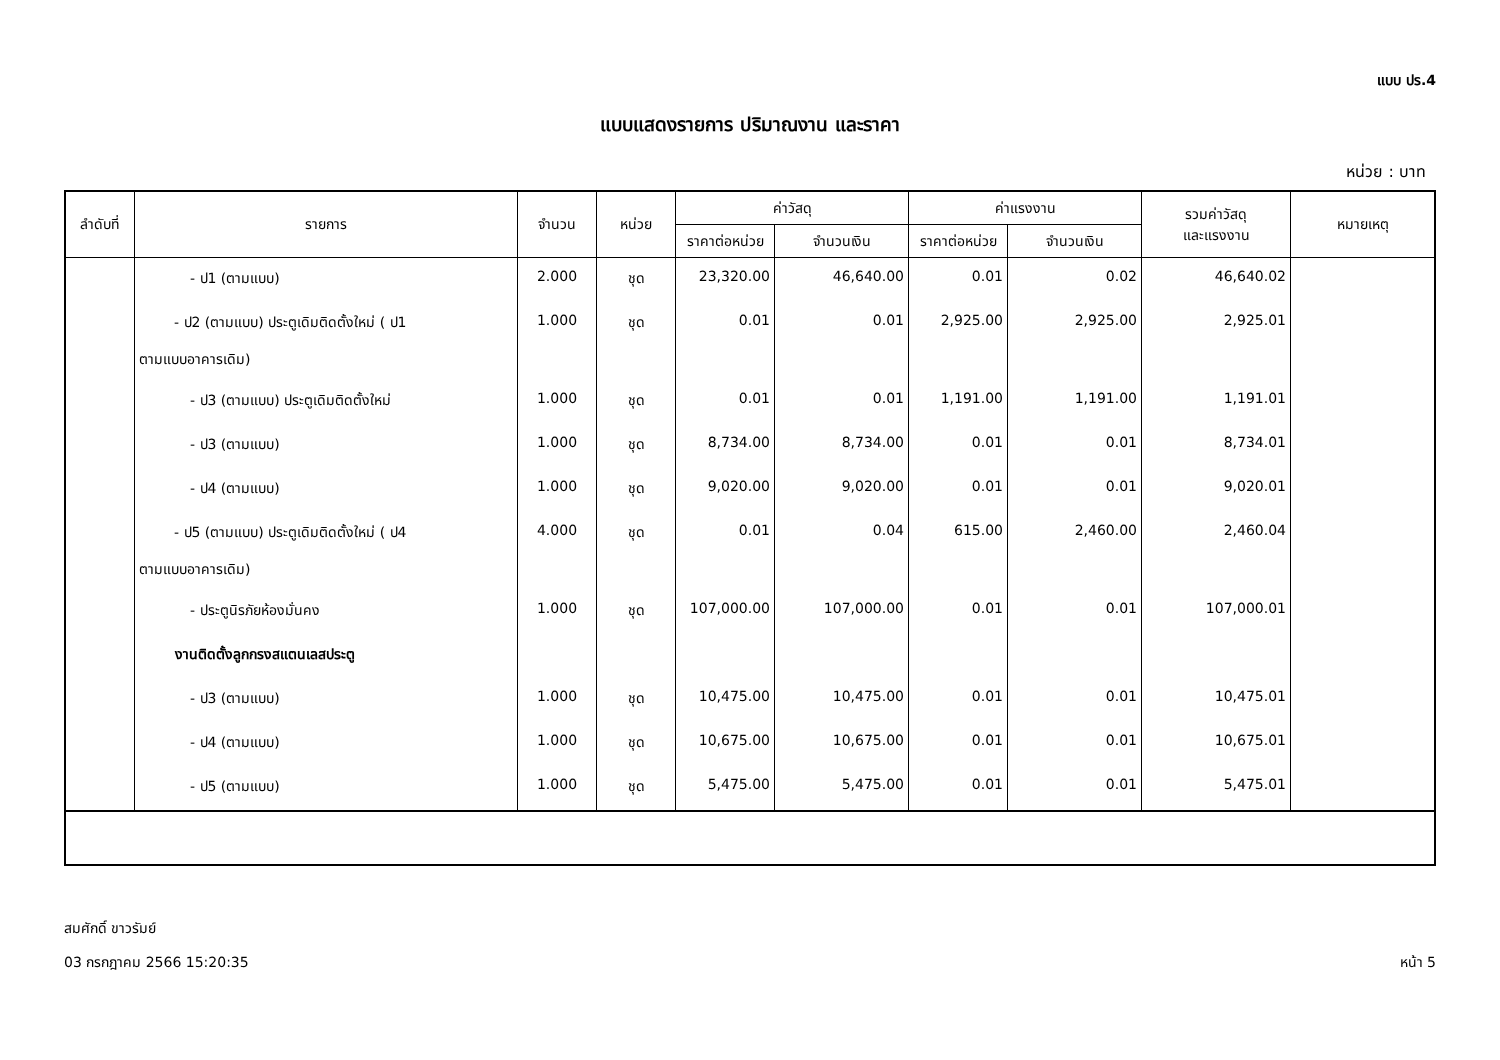แบบ ปร.4
แบบแสดงรายการ ปริมาณงาน และราคา
หน่วย : บาท
| ลำดับที่ | รายการ | จำนวน | หน่วย | ค่าวัสดุ | | ค่าแรงงาน | | รวมค่าวัสดุ และแรงงาน | หมายเหตุ |
| --- | --- | --- | --- | --- | --- | --- | --- | --- | --- |
| | | | | ราคาต่อหน่วย | จำนวนเงิน | ราคาต่อหน่วย | จำนวนเงิน | | |
| | - ป1 (ตามแบบ) | 2.000 | ชุด | 23,320.00 | 46,640.00 | 0.01 | 0.02 | 46,640.02 | |
| | - ป2 (ตามแบบ) ประตูเดิมติดตั้งใหม่ ( ป1 ตามแบบอาคารเดิม) | 1.000 | ชุด | 0.01 | 0.01 | 2,925.00 | 2,925.00 | 2,925.01 | |
| | - ป3 (ตามแบบ) ประตูเดิมติดตั้งใหม่ | 1.000 | ชุด | 0.01 | 0.01 | 1,191.00 | 1,191.00 | 1,191.01 | |
| | - ป3 (ตามแบบ) | 1.000 | ชุด | 8,734.00 | 8,734.00 | 0.01 | 0.01 | 8,734.01 | |
| | - ป4 (ตามแบบ) | 1.000 | ชุด | 9,020.00 | 9,020.00 | 0.01 | 0.01 | 9,020.01 | |
| | - ป5 (ตามแบบ) ประตูเดิมติดตั้งใหม่ ( ป4 ตามแบบอาคารเดิม) | 4.000 | ชุด | 0.01 | 0.04 | 615.00 | 2,460.00 | 2,460.04 | |
| | - ประตูนิรภัยห้องมั่นคง | 1.000 | ชุด | 107,000.00 | 107,000.00 | 0.01 | 0.01 | 107,000.01 | |
| | งานติดตั้งลูกกรงสแตนเลสประตู | | | | | | | | |
| | - ป3 (ตามแบบ) | 1.000 | ชุด | 10,475.00 | 10,475.00 | 0.01 | 0.01 | 10,475.01 | |
| | - ป4 (ตามแบบ) | 1.000 | ชุด | 10,675.00 | 10,675.00 | 0.01 | 0.01 | 10,675.01 | |
| | - ป5 (ตามแบบ) | 1.000 | ชุด | 5,475.00 | 5,475.00 | 0.01 | 0.01 | 5,475.01 | |
สมศักดิ์ ขาวรัมย์
03 กรกฎาคม 2566 15:20:35 หน้า 5